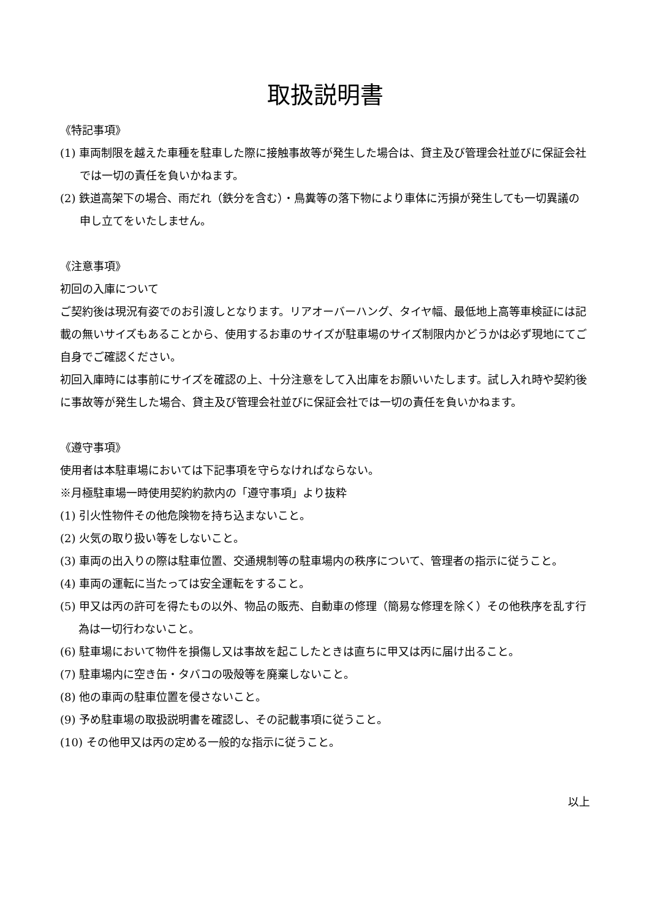取扱説明書
《特記事項》
(1) 車両制限を越えた車種を駐車した際に接触事故等が発生した場合は、貸主及び管理会社並びに保証会社では一切の責任を負いかねます。
(2) 鉄道高架下の場合、雨だれ（鉄分を含む）・鳥糞等の落下物により車体に汚損が発生しても一切異議の申し立てをいたしません。
《注意事項》
初回の入庫について
ご契約後は現況有姿でのお引渡しとなります。リアオーバーハング、タイヤ幅、最低地上高等車検証には記載の無いサイズもあることから、使用するお車のサイズが駐車場のサイズ制限内かどうかは必ず現地にてご自身でご確認ください。
初回入庫時には事前にサイズを確認の上、十分注意をして入出庫をお願いいたします。試し入れ時や契約後に事故等が発生した場合、貸主及び管理会社並びに保証会社では一切の責任を負いかねます。
《遵守事項》
使用者は本駐車場においては下記事項を守らなければならない。
※月極駐車場一時使用契約約款内の「遵守事項」より抜粋
(1) 引火性物件その他危険物を持ち込まないこと。
(2) 火気の取り扱い等をしないこと。
(3) 車両の出入りの際は駐車位置、交通規制等の駐車場内の秩序について、管理者の指示に従うこと。
(4) 車両の運転に当たっては安全運転をすること。
(5) 甲又は丙の許可を得たもの以外、物品の販売、自動車の修理（簡易な修理を除く）その他秩序を乱す行為は一切行わないこと。
(6) 駐車場において物件を損傷し又は事故を起こしたときは直ちに甲又は丙に届け出ること。
(7) 駐車場内に空き缶・タバコの吸殻等を廃棄しないこと。
(8) 他の車両の駐車位置を侵さないこと。
(9) 予め駐車場の取扱説明書を確認し、その記載事項に従うこと。
(10) その他甲又は丙の定める一般的な指示に従うこと。
以上